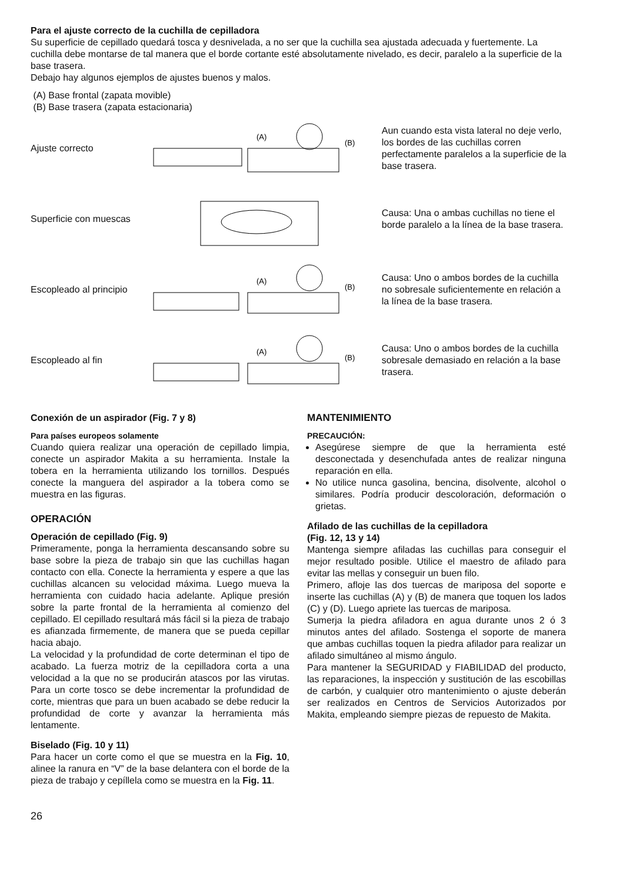Para el ajuste correcto de la cuchilla de cepilladora
Su superficie de cepillado quedará tosca y desnivelada, a no ser que la cuchilla sea ajustada adecuada y fuertemente. La cuchilla debe montarse de tal manera que el borde cortante esté absolutamente nivelado, es decir, paralelo a la superficie de la base trasera.
Debajo hay algunos ejemplos de ajustes buenos y malos.
(A) Base frontal (zapata movible)
(B) Base trasera (zapata estacionaria)
Ajuste correcto
(A)
(B)
Aun cuando esta vista lateral no deje verlo, los bordes de las cuchillas corren perfectamente paralelos a la superficie de la base trasera.
Superficie con muescas
Causa: Una o ambas cuchillas no tiene el borde paralelo a la línea de la base trasera.
Escopleado al principio
(A)
(B)
Causa: Uno o ambos bordes de la cuchilla no sobresale suficientemente en relación a la línea de la base trasera.
Escopleado al fin
(A)
(B)
Causa: Uno o ambos bordes de la cuchilla sobresale demasiado en relación a la base trasera.
Conexión de un aspirador (Fig. 7 y 8)
Para países europeos solamente
Cuando quiera realizar una operación de cepillado limpia, conecte un aspirador Makita a su herramienta. Instale la tobera en la herramienta utilizando los tornillos. Después conecte la manguera del aspirador a la tobera como se muestra en las figuras.
OPERACIÓN
Operación de cepillado (Fig. 9)
Primeramente, ponga la herramienta descansando sobre su base sobre la pieza de trabajo sin que las cuchillas hagan contacto con ella. Conecte la herramienta y espere a que las cuchillas alcancen su velocidad máxima. Luego mueva la herramienta con cuidado hacia adelante. Aplique presión sobre la parte frontal de la herramienta al comienzo del cepillado. El cepillado resultará más fácil si la pieza de trabajo es afianzada firmemente, de manera que se pueda cepillar hacia abajo.
La velocidad y la profundidad de corte determinan el tipo de acabado. La fuerza motriz de la cepilladora corta a una velocidad a la que no se producirán atascos por las virutas. Para un corte tosco se debe incrementar la profundidad de corte, mientras que para un buen acabado se debe reducir la profundidad de corte y avanzar la herramienta más lentamente.
Biselado (Fig. 10 y 11)
Para hacer un corte como el que se muestra en la Fig. 10, alinee la ranura en “V” de la base delantera con el borde de la pieza de trabajo y cepíllela como se muestra en la Fig. 11.
MANTENIMIENTO
PRECAUCIÓN:
Asegúrese siempre de que la herramienta esté desconectada y desenchufada antes de realizar ninguna reparación en ella.
No utilice nunca gasolina, bencina, disolvente, alcohol o similares. Podría producir descoloración, deformación o grietas.
Afilado de las cuchillas de la cepilladora
(Fig. 12, 13 y 14)
Mantenga siempre afiladas las cuchillas para conseguir el mejor resultado posible. Utilice el maestro de afilado para evitar las mellas y conseguir un buen filo.
Primero, afloje las dos tuercas de mariposa del soporte e inserte las cuchillas (A) y (B) de manera que toquen los lados (C) y (D). Luego apriete las tuercas de mariposa.
Sumerja la piedra afiladora en agua durante unos 2 ó 3 minutos antes del afilado. Sostenga el soporte de manera que ambas cuchillas toquen la piedra afilador para realizar un afilado simultáneo al mismo ángulo.
Para mantener la SEGURIDAD y FIABILIDAD del producto, las reparaciones, la inspección y sustitución de las escobillas de carbón, y cualquier otro mantenimiento o ajuste deberán ser realizados en Centros de Servicios Autorizados por Makita, empleando siempre piezas de repuesto de Makita.
26